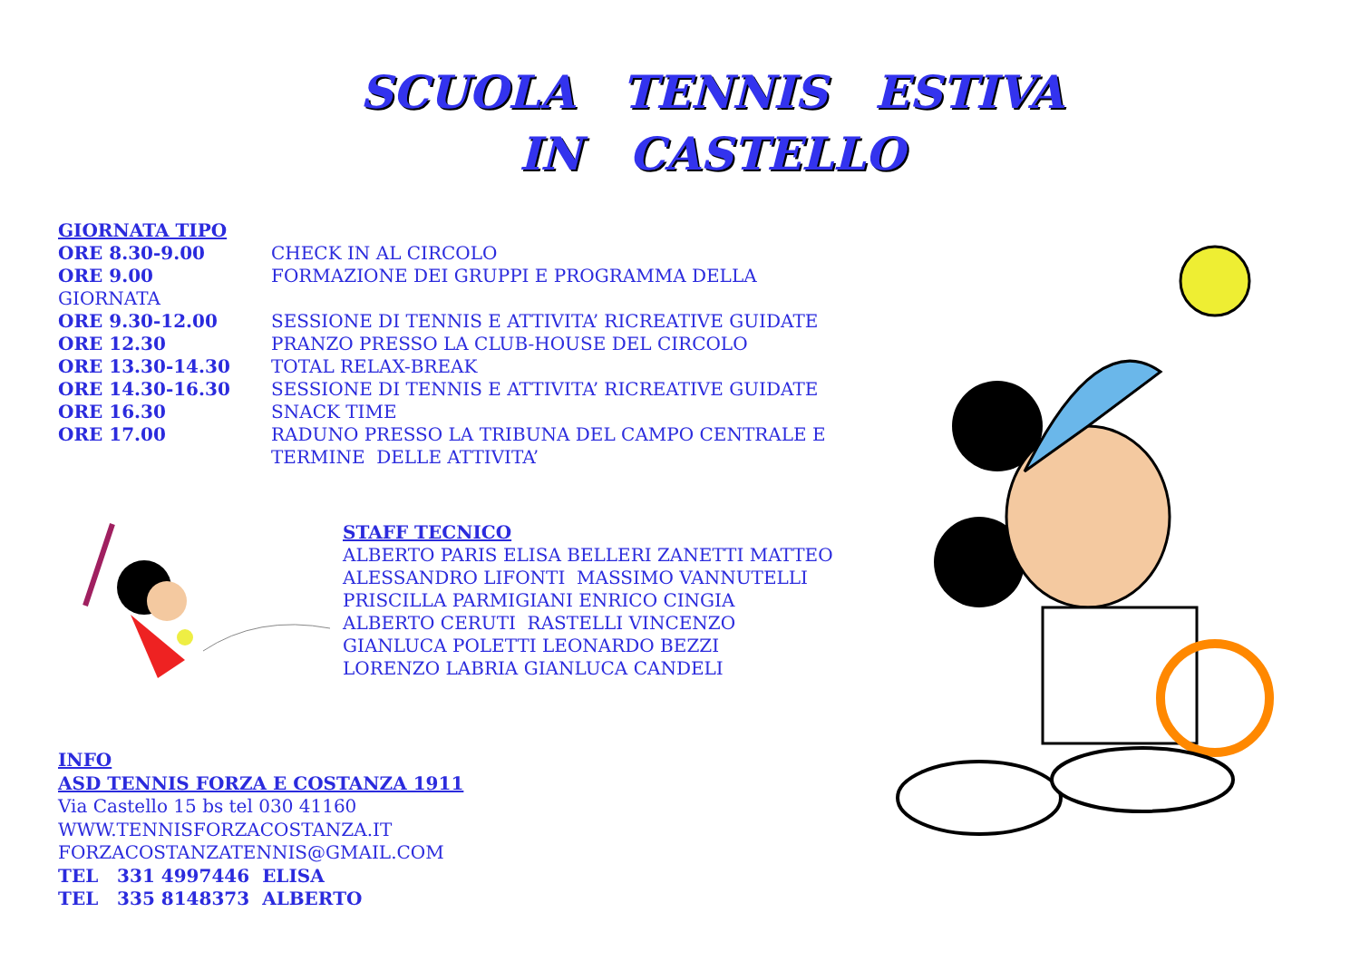SCUOLA TENNIS ESTIVA
IN CASTELLO
GIORNATA TIPO
ORE 8.30-9.00 CHECK IN AL CIRCOLO
ORE 9.00 FORMAZIONE DEI GRUPPI E PROGRAMMA DELLA
GIORNATA
ORE 9.30-12.00 SESSIONE DI TENNIS E ATTIVITA’ RICREATIVE GUIDATE
ORE 12.30 PRANZO PRESSO LA CLUB-HOUSE DEL CIRCOLO
ORE 13.30-14.30 TOTAL RELAX-BREAK
ORE 14.30-16.30 SESSIONE DI TENNIS E ATTIVITA’ RICREATIVE GUIDATE
ORE 16.30 SNACK TIME
ORE 17.00 RADUNO PRESSO LA TRIBUNA DEL CAMPO CENTRALE E
TERMINE DELLE ATTIVITA’
STAFF TECNICO
ALBERTO PARIS ELISA BELLERI ZANETTI MATTEO
ALESSANDRO LIFONTI MASSIMO VANNUTELLI
PRISCILLA PARMIGIANI ENRICO CINGIA
ALBERTO CERUTI RASTELLI VINCENZO
GIANLUCA POLETTI LEONARDO BEZZI
LORENZO LABRIA GIANLUCA CANDELI
INFO
ASD TENNIS FORZA E COSTANZA 1911
Via Castello 15 bs tel 030 41160
WWW.TENNISFORZACOSTANZA.IT
FORZACOSTANZATENNIS@GMAIL.COM
TEL 331 4997446 ELISA
TEL 335 8148373 ALBERTO